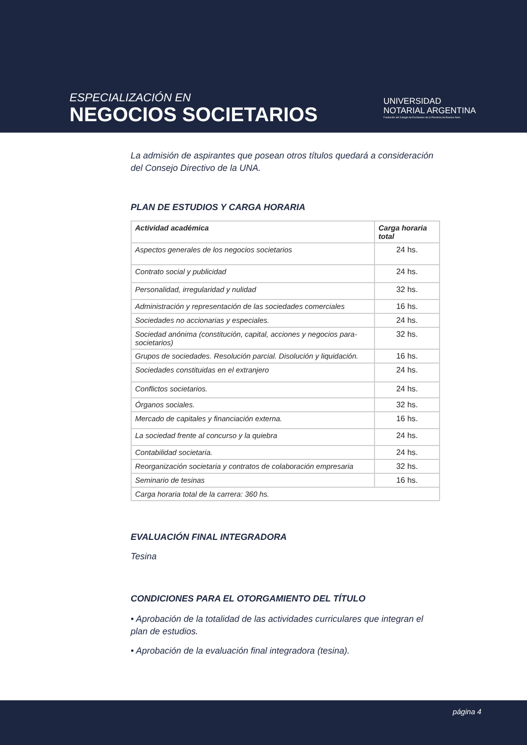ESPECIALIZACIÓN EN
NEGOCIOS SOCIETARIOS
UNIVERSIDAD
NOTARIAL ARGENTINA
Fundación del Colegio de Escribanos de la Provincia de Buenos Aires
La admisión de aspirantes que posean otros títulos quedará a consideración del Consejo Directivo de la UNA.
PLAN DE ESTUDIOS Y CARGA HORARIA
| Actividad académica | Carga horaria total |
| --- | --- |
| Aspectos generales de los negocios societarios | 24 hs. |
| Contrato social y publicidad | 24 hs. |
| Personalidad, irregularidad y nulidad | 32 hs. |
| Administración y representación de las sociedades comerciales | 16 hs. |
| Sociedades no accionarias y especiales. | 24 hs. |
| Sociedad anónima (constitución, capital, acciones y negocios para-societarios) | 32 hs. |
| Grupos de sociedades. Resolución parcial. Disolución y liquidación. | 16 hs. |
| Sociedades constituidas en el extranjero | 24 hs. |
| Conflictos societarios. | 24 hs. |
| Órganos sociales. | 32 hs. |
| Mercado de capitales y financiación externa. | 16 hs. |
| La sociedad frente al concurso y la quiebra | 24 hs. |
| Contabilidad societaria. | 24 hs. |
| Reorganización societaria y contratos de colaboración empresaria | 32 hs. |
| Seminario de tesinas | 16 hs. |
| Carga horaria total de la carrera: 360 hs. | |
EVALUACIÓN FINAL INTEGRADORA
Tesina
CONDICIONES PARA EL OTORGAMIENTO DEL TÍTULO
• Aprobación de la totalidad de las actividades curriculares que integran el plan de estudios.
• Aprobación de la evaluación final integradora (tesina).
página 4